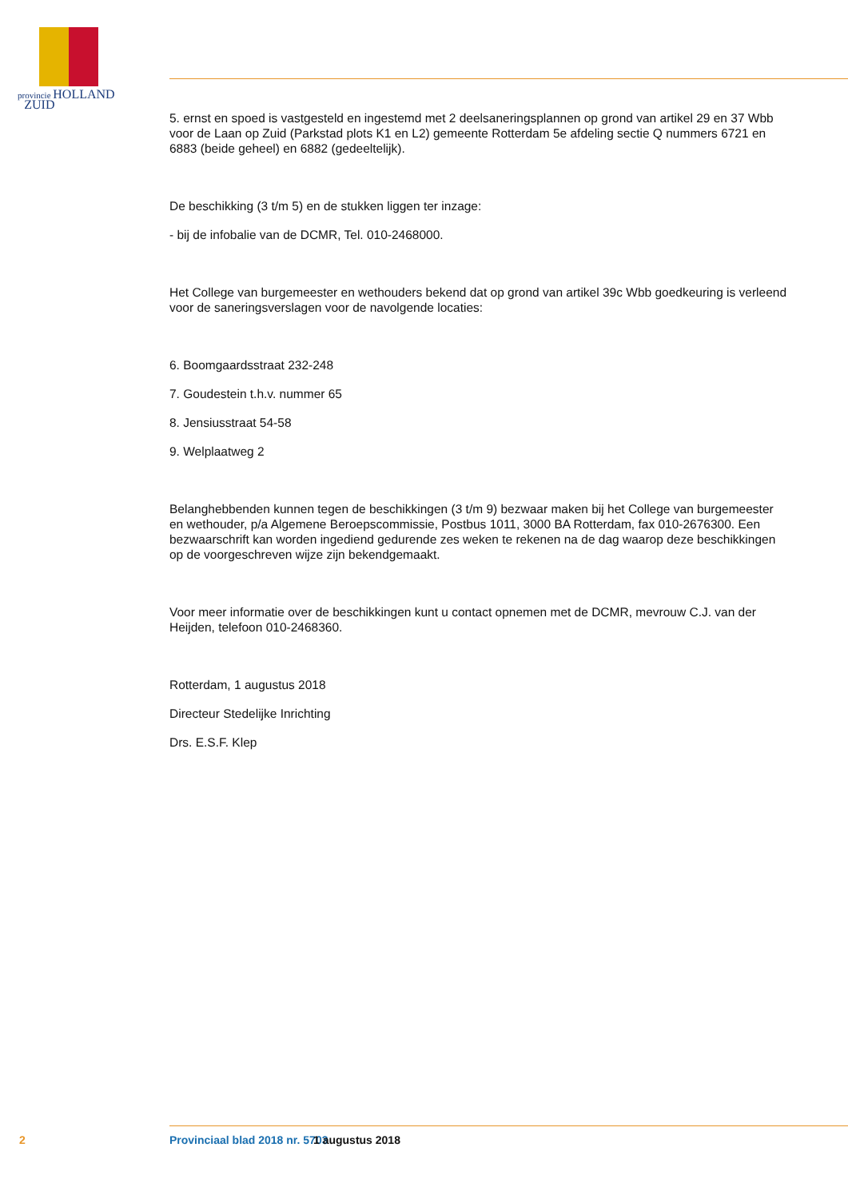provincie HOLLAND
ZUID
5. ernst en spoed is vastgesteld en ingestemd met 2 deelsaneringsplannen op grond van artikel 29 en 37 Wbb voor de Laan op Zuid (Parkstad plots K1 en L2) gemeente Rotterdam 5e afdeling sectie Q nummers 6721 en 6883 (beide geheel) en 6882 (gedeeltelijk).
De beschikking (3 t/m 5) en de stukken liggen ter inzage:
- bij de infobalie van de DCMR, Tel. 010-2468000.
Het College van burgemeester en wethouders bekend dat op grond van artikel 39c Wbb goedkeuring is verleend voor de saneringsverslagen voor de navolgende locaties:
6. Boomgaardsstraat 232-248
7. Goudestein t.h.v. nummer 65
8. Jensiusstraat 54-58
9. Welplaatweg 2
Belanghebbenden kunnen tegen de beschikkingen (3 t/m 9) bezwaar maken bij het College van burgemeester en wethouder, p/a Algemene Beroepscommissie, Postbus 1011, 3000 BA Rotterdam, fax 010-2676300. Een bezwaarschrift kan worden ingediend gedurende zes weken te rekenen na de dag waarop deze beschikkingen op de voorgeschreven wijze zijn bekendgemaakt.
Voor meer informatie over de beschikkingen kunt u contact opnemen met de DCMR, mevrouw C.J. van der Heijden, telefoon 010-2468360.
Rotterdam, 1 augustus 2018
Directeur Stedelijke Inrichting
Drs. E.S.F. Klep
2 Provinciaal blad 2018 nr. 5703 1 augustus 2018